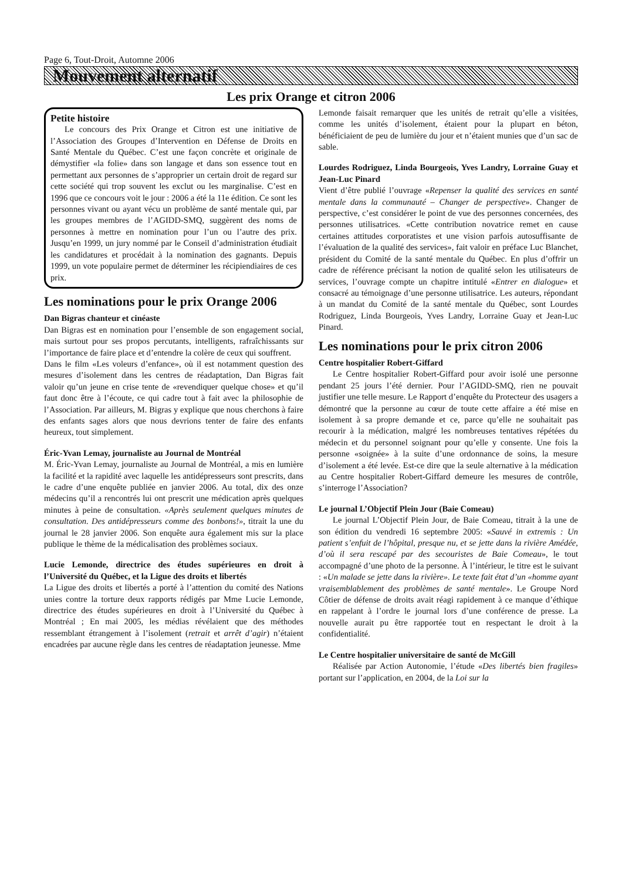Page 6, Tout-Droit, Automne 2006
Mouvement alternatif
Les prix Orange et citron 2006
Petite histoire
Le concours des Prix Orange et Citron est une initiative de l’Association des Groupes d’Intervention en Défense de Droits en Santé Mentale du Québec. C’est une façon concrète et originale de démystifier «la folie» dans son langage et dans son essence tout en permettant aux personnes de s’approprier un certain droit de regard sur cette société qui trop souvent les exclut ou les marginalise. C’est en 1996 que ce concours voit le jour : 2006 a été la 11e édition. Ce sont les personnes vivant ou ayant vécu un problème de santé mentale qui, par les groupes membres de l’AGIDD-SMQ, suggèrent des noms de personnes à mettre en nomination pour l’un ou l’autre des prix. Jusqu’en 1999, un jury nommé par le Conseil d’administration étudiait les candidatures et procédait à la nomination des gagnants. Depuis 1999, un vote populaire permet de déterminer les récipiendiaires de ces prix.
Les nominations pour le prix Orange 2006
Dan Bigras chanteur et cinéaste
Dan Bigras est en nomination pour l’ensemble de son engagement social, mais surtout pour ses propos percutants, intelligents, rafraîchissants sur l’importance de faire place et d’entendre la colère de ceux qui souffrent.
Dans le film «Les voleurs d’enfance», où il est notamment question des mesures d’isolement dans les centres de réadaptation, Dan Bigras fait valoir qu’un jeune en crise tente de «revendiquer quelque chose» et qu’il faut donc être à l’écoute, ce qui cadre tout à fait avec la philosophie de l’Association. Par ailleurs, M. Bigras y explique que nous cherchons à faire des enfants sages alors que nous devrions tenter de faire des enfants heureux, tout simplement.
Éric-Yvan Lemay, journaliste au Journal de Montréal
M. Éric-Yvan Lemay, journaliste au Journal de Montréal, a mis en lumière la facilité et la rapidité avec laquelle les antidépresseurs sont prescrits, dans le cadre d’une enquête publiée en janvier 2006. Au total, dix des onze médecins qu’il a rencontrés lui ont prescrit une médication après quelques minutes à peine de consultation. «Après seulement quelques minutes de consultation. Des antidépresseurs comme des bonbons!», titrait la une du journal le 28 janvier 2006. Son enquête aura également mis sur la place publique le thème de la médicalisation des problèmes sociaux.
Lucie Lemonde, directrice des études supérieures en droit à l’Université du Québec, et la Ligue des droits et libertés
La Ligue des droits et libertés a porté à l’attention du comité des Nations unies contre la torture deux rapports rédigés par Mme Lucie Lemonde, directrice des études supérieures en droit à l’Université du Québec à Montréal ; En mai 2005, les médias révélaient que des méthodes ressemblant étrangement à l’isolement (retrait et arrêt d’agir) n’étaient encadrées par aucune règle dans les centres de réadaptation jeunesse. Mme
Lemonde faisait remarquer que les unités de retrait qu’elle a visitées, comme les unités d’isolement, étaient pour la plupart en béton, bénéficiaient de peu de lumière du jour et n’étaient munies que d’un sac de sable.
Lourdes Rodriguez, Linda Bourgeois, Yves Landry, Lorraine Guay et Jean-Luc Pinard
Vient d’être publié l’ouvrage «Repenser la qualité des services en santé mentale dans la communauté – Changer de perspective». Changer de perspective, c’est considérer le point de vue des personnes concernées, des personnes utilisatrices. «Cette contribution novatrice remet en cause certaines attitudes corporatistes et une vision parfois autosuffisante de l’évaluation de la qualité des services», fait valoir en préface Luc Blanchet, président du Comité de la santé mentale du Québec. En plus d’offrir un cadre de référence précisant la notion de qualité selon les utilisateurs de services, l’ouvrage compte un chapitre intitulé «Entrer en dialogue» et consacré au témoignage d’une personne utilisatrice. Les auteurs, répondant à un mandat du Comité de la santé mentale du Québec, sont Lourdes Rodriguez, Linda Bourgeois, Yves Landry, Lorraine Guay et Jean-Luc Pinard.
Les nominations pour le prix citron 2006
Centre hospitalier Robert-Giffard
Le Centre hospitalier Robert-Giffard pour avoir isolé une personne pendant 25 jours l’été dernier. Pour l’AGIDD-SMQ, rien ne pouvait justifier une telle mesure. Le Rapport d’enquête du Protecteur des usagers a démontré que la personne au cœur de toute cette affaire a été mise en isolement à sa propre demande et ce, parce qu’elle ne souhaitait pas recourir à la médication, malgré les nombreuses tentatives répétées du médecin et du personnel soignant pour qu’elle y consente. Une fois la personne «soignée» à la suite d’une ordonnance de soins, la mesure d’isolement a été levée. Est-ce dire que la seule alternative à la médication au Centre hospitalier Robert-Giffard demeure les mesures de contrôle, s’interroge l’Association?
Le journal L’Objectif Plein Jour (Baie Comeau)
Le journal L’Objectif Plein Jour, de Baie Comeau, titrait à la une de son édition du vendredi 16 septembre 2005: «Sauvé in extremis : Un patient s’enfuit de l’hôpital, presque nu, et se jette dans la rivière Amédée, d’où il sera rescapé par des secouristes de Baie Comeau», le tout accompagné d’une photo de la personne. À l’intérieur, le titre est le suivant : «Un malade se jette dans la rivière». Le texte fait état d’un «homme ayant vraisemblablement des problèmes de santé mentale». Le Groupe Nord Côtier de défense de droits avait réagi rapidement à ce manque d’éthique en rappelant à l’ordre le journal lors d’une conférence de presse. La nouvelle aurait pu être rapportée tout en respectant le droit à la confidentialité.
Le Centre hospitalier universitaire de santé de McGill
Réalisée par Action Autonomie, l’étude «Des libertés bien fragiles» portant sur l’application, en 2004, de la Loi sur la